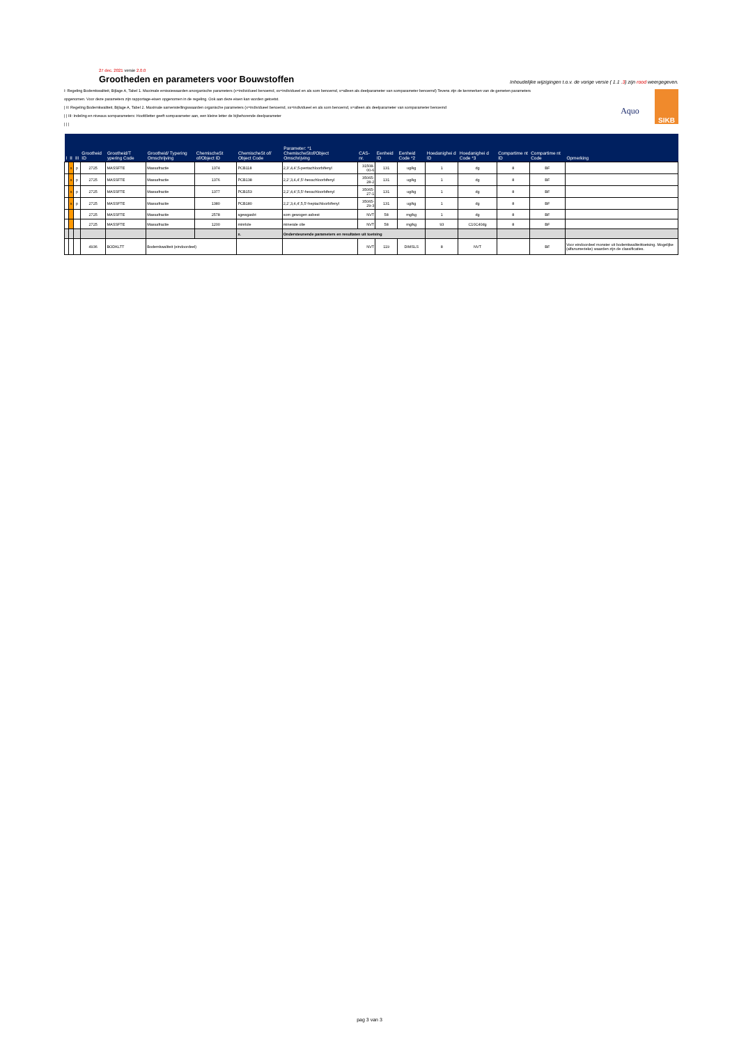27 dec. 2021 versie 2.0.0
Grootheden en parameters voor Bouwstoffen
Inhoudelijke wijzigingen t.o.v. de vorige versie ( 1.1 .3) zijn rood weergegeven.
Aquo
SIKB
I: Regeling Bodemkwaliteit, Bijlage A, Tabel 1. Maximale emissiewaarden anorganische parameters (x=individueel benoemd, xs=individueel en als som benoemd, s=alleen als deelparameter van somparameter benoemd) Tevens zijn de kenmerken van de gemeten parameters opgenomen. Voor deze parameters zijn rapportage-eisen opgenomen in de regeling. Ook aan deze eisen kan worden getoetst.
| II: Regeling Bodemkwaliteit, Bijlage A, Tabel 2. Maximale samenstellingswaarden organische parameters (x=individueel benoemd, xs=individueel en als som benoemd, s=alleen als deelparameter van somparameter benoemd
| | III: Indeling en niveaus somparameters: Hoofdletter geeft somparameter aan, een kleine letter de bijbehorende deelparameter
| | |
| I | II | III | Grootheid ID | Grootheid/T ypering Code | Grootheid/ Typering Omschrijving | ChemischeSt of/Object ID | ChemischeSt of/ Object Code | Parameter: *1 ChemischeStof/Object Omschrijving | CAS-nr. | Eenheid ID | Eenheid Code *2 | Hoedanighei d ID | Hoedanighei d Code *3 | Compartime nt ID | Compartime nt Code | Opmerking |
| --- | --- | --- | --- | --- | --- | --- | --- | --- | --- | --- | --- | --- | --- | --- | --- | --- |
| | s | p | 2725 | MASSFTE | Massafractie | 1374 | PCB118 | 2,3',4,4',5-pentachloorbifenyl | 31508-00-6 | 131 | ug/kg | 1 | dg | 8 | BF | |
| | s | p | 2725 | MASSFTE | Massafractie | 1376 | PCB138 | 2,2',3,4,4',5'-hexachloorbifenyl | 35065-28-2 | 131 | ug/kg | 1 | dg | 8 | BF | |
| | s | p | 2725 | MASSFTE | Massafractie | 1377 | PCB153 | 2,2',4,4',5,5'-hexachloorbifenyl | 35065-27-1 | 131 | ug/kg | 1 | dg | 8 | BF | |
| | s | p | 2725 | MASSFTE | Massafractie | 1380 | PCB180 | 2,2',3,4,4',5,5'-heptachloorbifenyl | 35065-29-3 | 131 | ug/kg | 1 | dg | 8 | BF | |
| | | | 2725 | MASSFTE | Massafractie | 2578 | sgewgasbt | som gewogen asbest | NVT | 58 | mg/kg | 1 | dg | 8 | BF | |
| | | | 2725 | MASSFTE | Massafractie | 1200 | minrlole | minerale olie | NVT | 58 | mg/kg | 93 | C10C40dg | 8 | BF | |
| | | | | | | | x. | Ondersteunende parameters en resultaten uit toetsing | | | | | | | | |
| | | | 4936 | BODKLTT | Bodemkwaliteit (eindoordeel) | | | | NVT | 119 | DIMSLS | 8 | NVT | | BF | Voor eindoordeel monster uit bodemkwaliteittoetsing. Mogelijke (alfanumerieke) waarden zijn de classificaties. |
pag 3 van 3